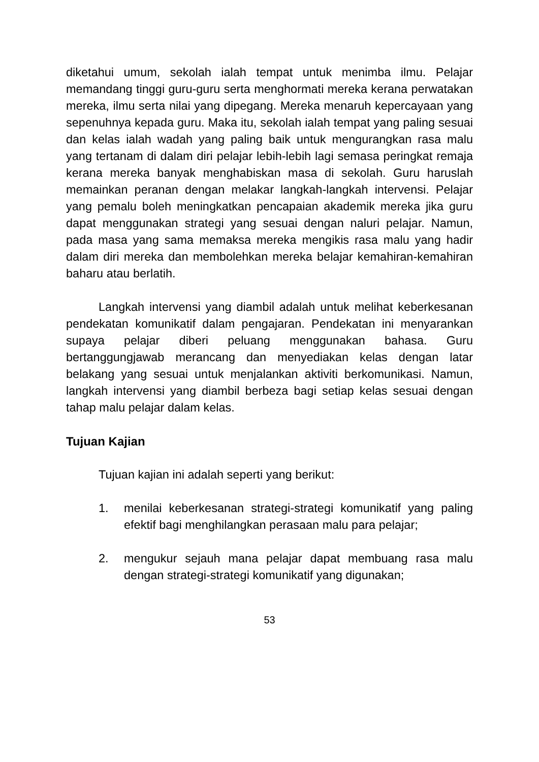diketahui umum, sekolah ialah tempat untuk menimba ilmu. Pelajar memandang tinggi guru-guru serta menghormati mereka kerana perwatakan mereka, ilmu serta nilai yang dipegang. Mereka menaruh kepercayaan yang sepenuhnya kepada guru. Maka itu, sekolah ialah tempat yang paling sesuai dan kelas ialah wadah yang paling baik untuk mengurangkan rasa malu yang tertanam di dalam diri pelajar lebih-lebih lagi semasa peringkat remaja kerana mereka banyak menghabiskan masa di sekolah. Guru haruslah memainkan peranan dengan melakar langkah-langkah intervensi. Pelajar yang pemalu boleh meningkatkan pencapaian akademik mereka jika guru dapat menggunakan strategi yang sesuai dengan naluri pelajar. Namun, pada masa yang sama memaksa mereka mengikis rasa malu yang hadir dalam diri mereka dan membolehkan mereka belajar kemahiran-kemahiran baharu atau berlatih.
Langkah intervensi yang diambil adalah untuk melihat keberkesanan pendekatan komunikatif dalam pengajaran. Pendekatan ini menyarankan supaya pelajar diberi peluang menggunakan bahasa. Guru bertanggungjawab merancang dan menyediakan kelas dengan latar belakang yang sesuai untuk menjalankan aktiviti berkomunikasi. Namun, langkah intervensi yang diambil berbeza bagi setiap kelas sesuai dengan tahap malu pelajar dalam kelas.
Tujuan Kajian
Tujuan kajian ini adalah seperti yang berikut:
1. menilai keberkesanan strategi-strategi komunikatif yang paling efektif bagi menghilangkan perasaan malu para pelajar;
2. mengukur sejauh mana pelajar dapat membuang rasa malu dengan strategi-strategi komunikatif yang digunakan;
53